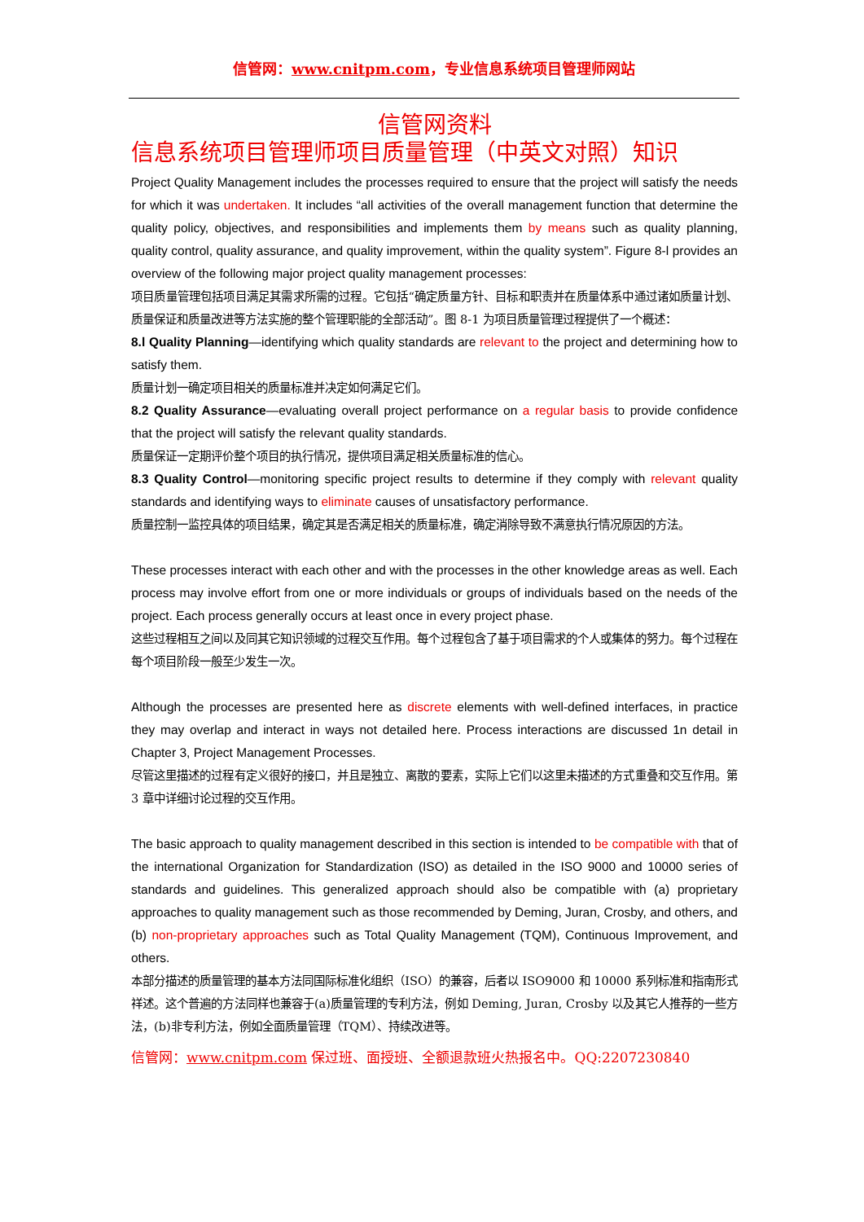信管网：www.cnitpm.com，专业信息系统项目管理师网站
信管网资料
信息系统项目管理师项目质量管理（中英文对照）知识
Project Quality Management includes the processes required to ensure that the project will satisfy the needs for which it was undertaken. It includes “all activities of the overall management function that determine the quality policy, objectives, and responsibilities and implements them by means such as quality planning, quality control, quality assurance, and quality improvement, within the quality system”. Figure 8-l provides an overview of the following major project quality management processes:
项目质量管理包括项目满足其需求所需的过程。它包括“确定质量方针、目标和职责并在质量体系中通过诸如质量计划、质量保证和质量改进等方法实施的整个管理职能的全部活动”。图 8-1 为项目质量管理过程提供了一个概述：
8.l Quality Planning—identifying which quality standards are relevant to the project and determining how to satisfy them.
质量计划一确定项目相关的质量标准并决定如何满足它们。
8.2 Quality Assurance—evaluating overall project performance on a regular basis to provide confidence that the project will satisfy the relevant quality standards.
质量保证一定期评价整个项目的执行情况，提供项目满足相关质量标准的信心。
8.3 Quality Control—monitoring specific project results to determine if they comply with relevant quality standards and identifying ways to eliminate causes of unsatisfactory performance.
质量控制一监控具体的项目结果，确定其是否满足相关的质量标准，确定消除导致不满意执行情况原因的方法。
These processes interact with each other and with the processes in the other knowledge areas as well. Each process may involve effort from one or more individuals or groups of individuals based on the needs of the project. Each process generally occurs at least once in every project phase.
这些过程相互之间以及同其它知识领域的过程交互作用。每个过程包含了基于项目需求的个人或集体的努力。每个过程在每个项目阶段一般至少发生一次。
Although the processes are presented here as discrete elements with well-defined interfaces, in practice they may overlap and interact in ways not detailed here. Process interactions are discussed 1n detail in Chapter 3, Project Management Processes.
尽管这里描述的过程有定义很好的接口，并且是独立、离散的要素，实际上它们以这里未描述的方式重叠和交互作用。第 3 章中详细讨论过程的交互作用。
The basic approach to quality management described in this section is intended to be compatible with that of the international Organization for Standardization (ISO) as detailed in the ISO 9000 and 10000 series of standards and guidelines. This generalized approach should also be compatible with (a) proprietary approaches to quality management such as those recommended by Deming, Juran, Crosby, and others, and (b) non-proprietary approaches such as Total Quality Management (TQM), Continuous Improvement, and others.
本部分描述的质量管理的基本方法同国际标准化组织（ISO）的兼容，后者以 ISO9000 和 10000 系列标准和指南形式祥述。这个普遍的方法同样也兼容于(a)质量管理的专利方法，例如 Deming, Juran, Crosby 以及其它人推荐的一些方法，(b)非专利方法，例如全面质量管理（TQM）、持续改进等。
信管网：www.cnitpm.com 保过班、面授班、全额退款班火热报名中。QQ:2207230840